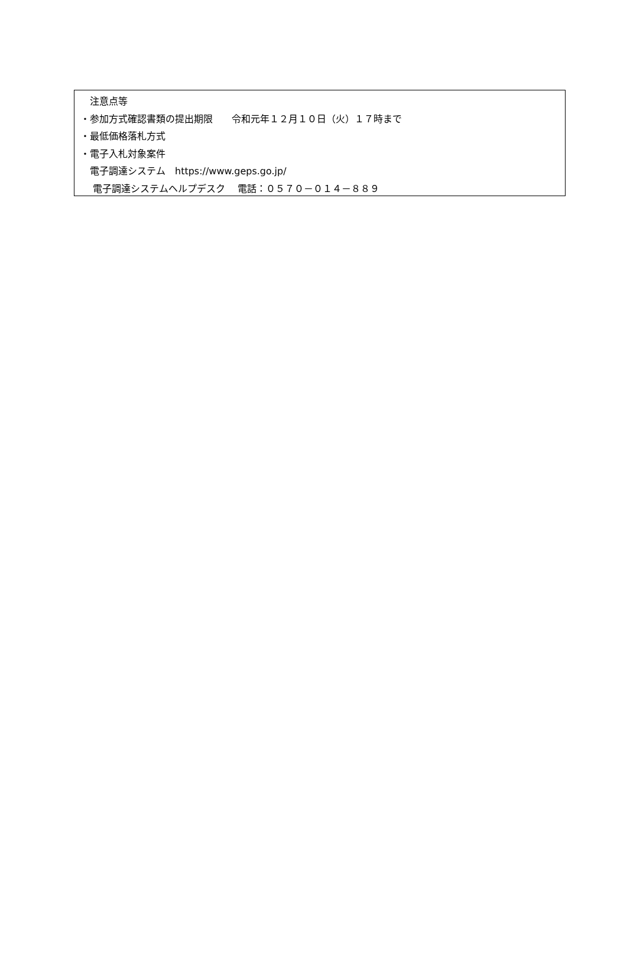注意点等
・参加方式確認書類の提出期限　　令和元年１２月１０日（火）１７時まで
・最低価格落札方式
・電子入札対象案件
　電子調達システム　https://www.geps.go.jp/
　 電子調達システムヘルプデスク　 電話：０５７０－０１４－８８９